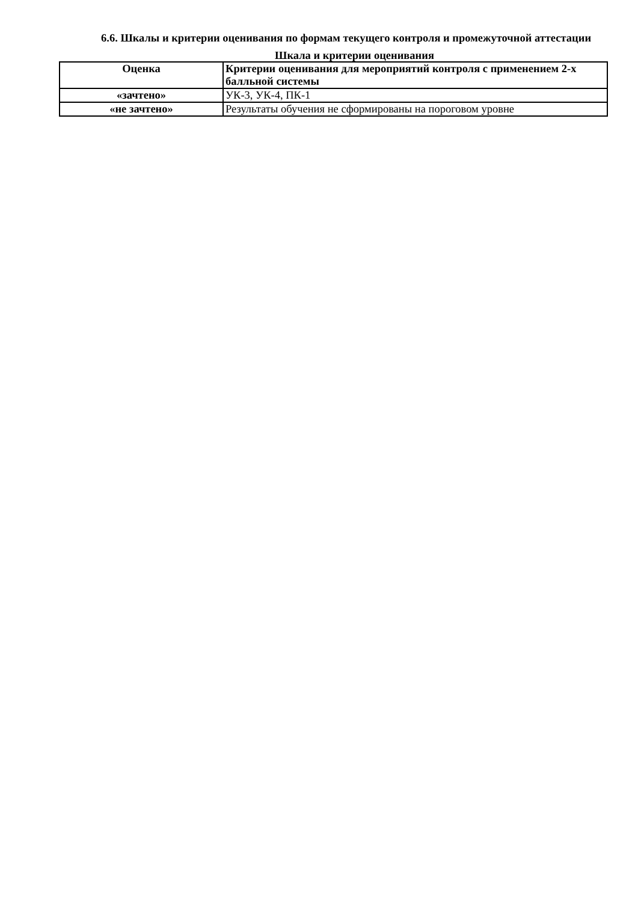6.6. Шкалы и критерии оценивания по формам текущего контроля и промежуточной аттестации
Шкала и критерии оценивания
| Оценка | Критерии оценивания для мероприятий контроля с применением 2-х балльной системы |
| --- | --- |
| «зачтено» | УК-3, УК-4, ПК-1 |
| «не зачтено» | Результаты обучения не сформированы на пороговом уровне |